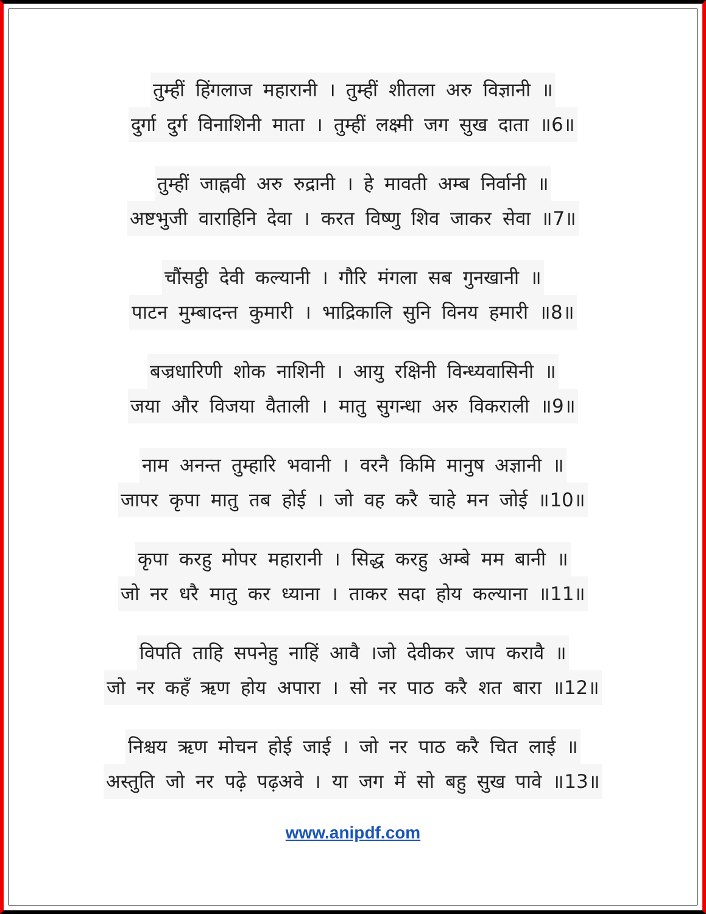तुम्हीं हिंगलाज महारानी । तुम्हीं शीतला अरु विज्ञानी ॥
दुर्गा दुर्ग विनाशिनी माता । तुम्हीं लक्ष्मी जग सुख दाता ॥6॥
तुम्हीं जाह्नवी अरु रुद्रानी । हे मावती अम्ब निर्वानी ॥
अष्टभुजी वाराहिनि देवा । करत विष्णु शिव जाकर सेवा ॥7॥
चौंसट्ठी देवी कल्यानी । गौरि मंगला सब गुनखानी ॥
पाटन मुम्बादन्त कुमारी । भाद्रिकालि सुनि विनय हमारी ॥8॥
बज्रधारिणी शोक नाशिनी । आयु रक्षिनी विन्ध्यवासिनी ॥
जया और विजया वैताली । मातु सुगन्धा अरु विकराली ॥9॥
नाम अनन्त तुम्हारि भवानी । वरनै किमि मानुष अज्ञानी ॥
जापर कृपा मातु तब होई । जो वह करै चाहे मन जोई ॥10॥
कृपा करहु मोपर महारानी । सिद्ध करहु अम्बे मम बानी ॥
जो नर धरै मातु कर ध्याना । ताकर सदा होय कल्याना ॥11॥
विपति ताहि सपनेहु नाहिं आवै ।जो देवीकर जाप करावै ॥
जो नर कहँ ऋण होय अपारा । सो नर पाठ करै शत बारा ॥12॥
निश्चय ऋण मोचन होई जाई । जो नर पाठ करै चित लाई ॥
अस्तुति जो नर पढ़े पढ़अवे । या जग में सो बहु सुख पावे ॥13॥
www.anipdf.com